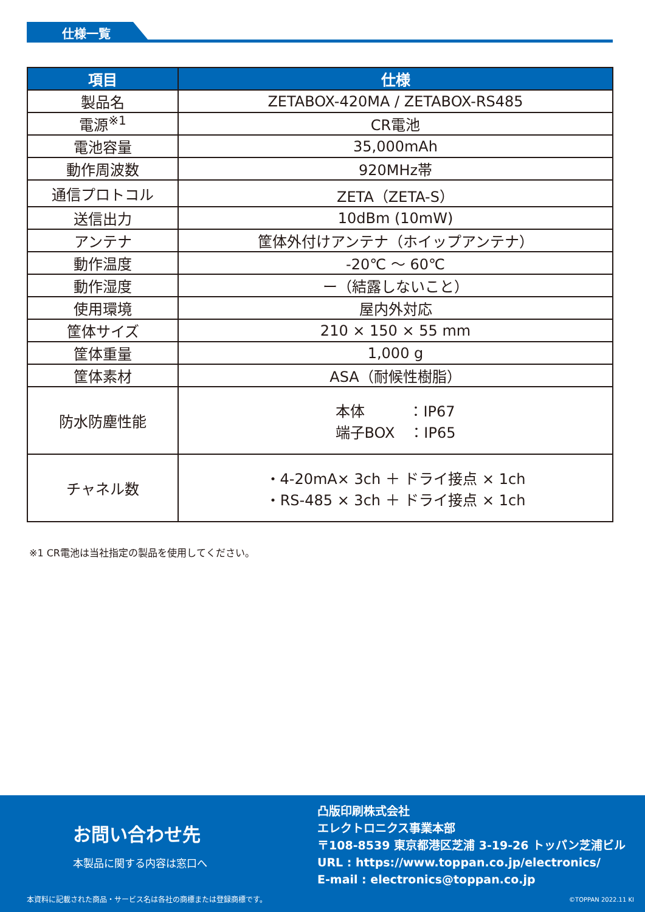仕様一覧
| 項目 | 仕様 |
| --- | --- |
| 製品名 | ZETABOX-420MA / ZETABOX-RS485 |
| 電源<sup>※1</sup> | CR電池 |
| 電池容量 | 35,000mAh |
| 動作周波数 | 920MHz帯 |
| 通信プロトコル | ZETA（ZETA-S） |
| 送信出力 | 10dBm (10mW) |
| アンテナ | 筐体外付けアンテナ（ホイップアンテナ） |
| 動作温度 | -20℃ ～ 60℃ |
| 動作湿度 | ー（結露しないこと） |
| 使用環境 | 屋内外対応 |
| 筐体サイズ | 210 × 150 × 55 mm |
| 筐体重量 | 1,000 g |
| 筐体素材 | ASA（耐候性樹脂） |
| 防水防塵性能 | 本体 ：IP67 端子BOX ：IP65 |
| チャネル数 | ・4-20mA× 3ch ＋ ドライ接点 × 1ch ・RS-485 × 3ch ＋ ドライ接点 × 1ch |
※1 CR電池は当社指定の製品を使用してください。
お問い合わせ先
本製品に関する内容は窓口へ
凸版印刷株式会社
エレクトロニクス事業本部
〒108-8539 東京都港区芝浦 3-19-26 トッパン芝浦ビル
URL : https://www.toppan.co.jp/electronics/
E-mail : electronics@toppan.co.jp
本資料に記載された商品・サービス名は各社の商標または登録商標です。
©TOPPAN 2022.11 KI